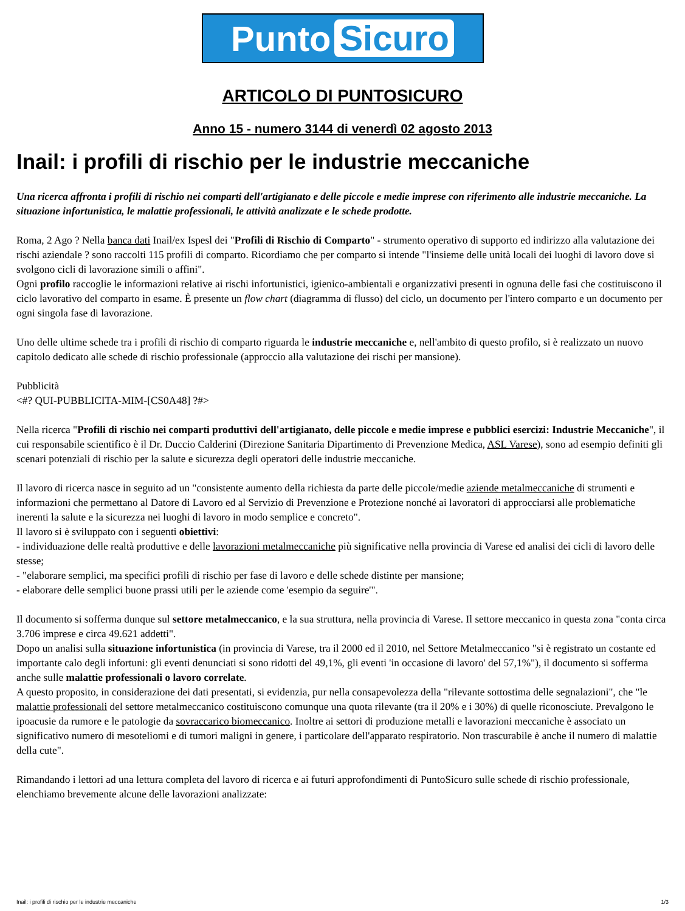Punto Sicuro
ARTICOLO DI PUNTOSICURO
Anno 15 - numero 3144 di venerdì 02 agosto 2013
Inail: i profili di rischio per le industrie meccaniche
Una ricerca affronta i profili di rischio nei comparti dell'artigianato e delle piccole e medie imprese con riferimento alle industrie meccaniche. La situazione infortunistica, le malattie professionali, le attività analizzate e le schede prodotte.
Roma, 2 Ago ? Nella banca dati Inail/ex Ispesl dei "Profili di Rischio di Comparto" - strumento operativo di supporto ed indirizzo alla valutazione dei rischi aziendale ? sono raccolti 115 profili di comparto. Ricordiamo che per comparto si intende "l'insieme delle unità locali dei luoghi di lavoro dove si svolgono cicli di lavorazione simili o affini".
Ogni profilo raccoglie le informazioni relative ai rischi infortunistici, igienico-ambientali e organizzativi presenti in ognuna delle fasi che costituiscono il ciclo lavorativo del comparto in esame. È presente un flow chart (diagramma di flusso) del ciclo, un documento per l'intero comparto e un documento per ogni singola fase di lavorazione.
Uno delle ultime schede tra i profili di rischio di comparto riguarda le industrie meccaniche e, nell'ambito di questo profilo, si è realizzato un nuovo capitolo dedicato alle schede di rischio professionale (approccio alla valutazione dei rischi per mansione).
Pubblicità
<#? QUI-PUBBLICITA-MIM-[CS0A48] ?#>
Nella ricerca "Profili di rischio nei comparti produttivi dell'artigianato, delle piccole e medie imprese e pubblici esercizi: Industrie Meccaniche", il cui responsabile scientifico è il Dr. Duccio Calderini (Direzione Sanitaria Dipartimento di Prevenzione Medica, ASL Varese), sono ad esempio definiti gli scenari potenziali di rischio per la salute e sicurezza degli operatori delle industrie meccaniche.
Il lavoro di ricerca nasce in seguito ad un "consistente aumento della richiesta da parte delle piccole/medie aziende metalmeccaniche di strumenti e informazioni che permettano al Datore di Lavoro ed al Servizio di Prevenzione e Protezione nonché ai lavoratori di approcciarsi alle problematiche inerenti la salute e la sicurezza nei luoghi di lavoro in modo semplice e concreto".
Il lavoro si è sviluppato con i seguenti obiettivi:
- individuazione delle realtà produttive e delle lavorazioni metalmeccaniche più significative nella provincia di Varese ed analisi dei cicli di lavoro delle stesse;
- "elaborare semplici, ma specifici profili di rischio per fase di lavoro e delle schede distinte per mansione;
- elaborare delle semplici buone prassi utili per le aziende come 'esempio da seguire'".
Il documento si sofferma dunque sul settore metalmeccanico, e la sua struttura, nella provincia di Varese. Il settore meccanico in questa zona "conta circa 3.706 imprese e circa 49.621 addetti".
Dopo un analisi sulla situazione infortunistica (in provincia di Varese, tra il 2000 ed il 2010, nel Settore Metalmeccanico "si è registrato un costante ed importante calo degli infortuni: gli eventi denunciati si sono ridotti del 49,1%, gli eventi 'in occasione di lavoro' del 57,1%"), il documento si sofferma anche sulle malattie professionali o lavoro correlate.
A questo proposito, in considerazione dei dati presentati, si evidenzia, pur nella consapevolezza della "rilevante sottostima delle segnalazioni", che "le malattie professionali del settore metalmeccanico costituiscono comunque una quota rilevante (tra il 20% e i 30%) di quelle riconosciute. Prevalgono le ipoacusie da rumore e le patologie da sovraccarico biomeccanico. Inoltre ai settori di produzione metalli e lavorazioni meccaniche è associato un significativo numero di mesoteliomi e di tumori maligni in genere, i particolare dell'apparato respiratorio. Non trascurabile è anche il numero di malattie della cute".
Rimandando i lettori ad una lettura completa del lavoro di ricerca e ai futuri approfondimenti di PuntoSicuro sulle schede di rischio professionale, elenchiamo brevemente alcune delle lavorazioni analizzate:
Inail: i profili di rischio per le industrie meccaniche 1/3